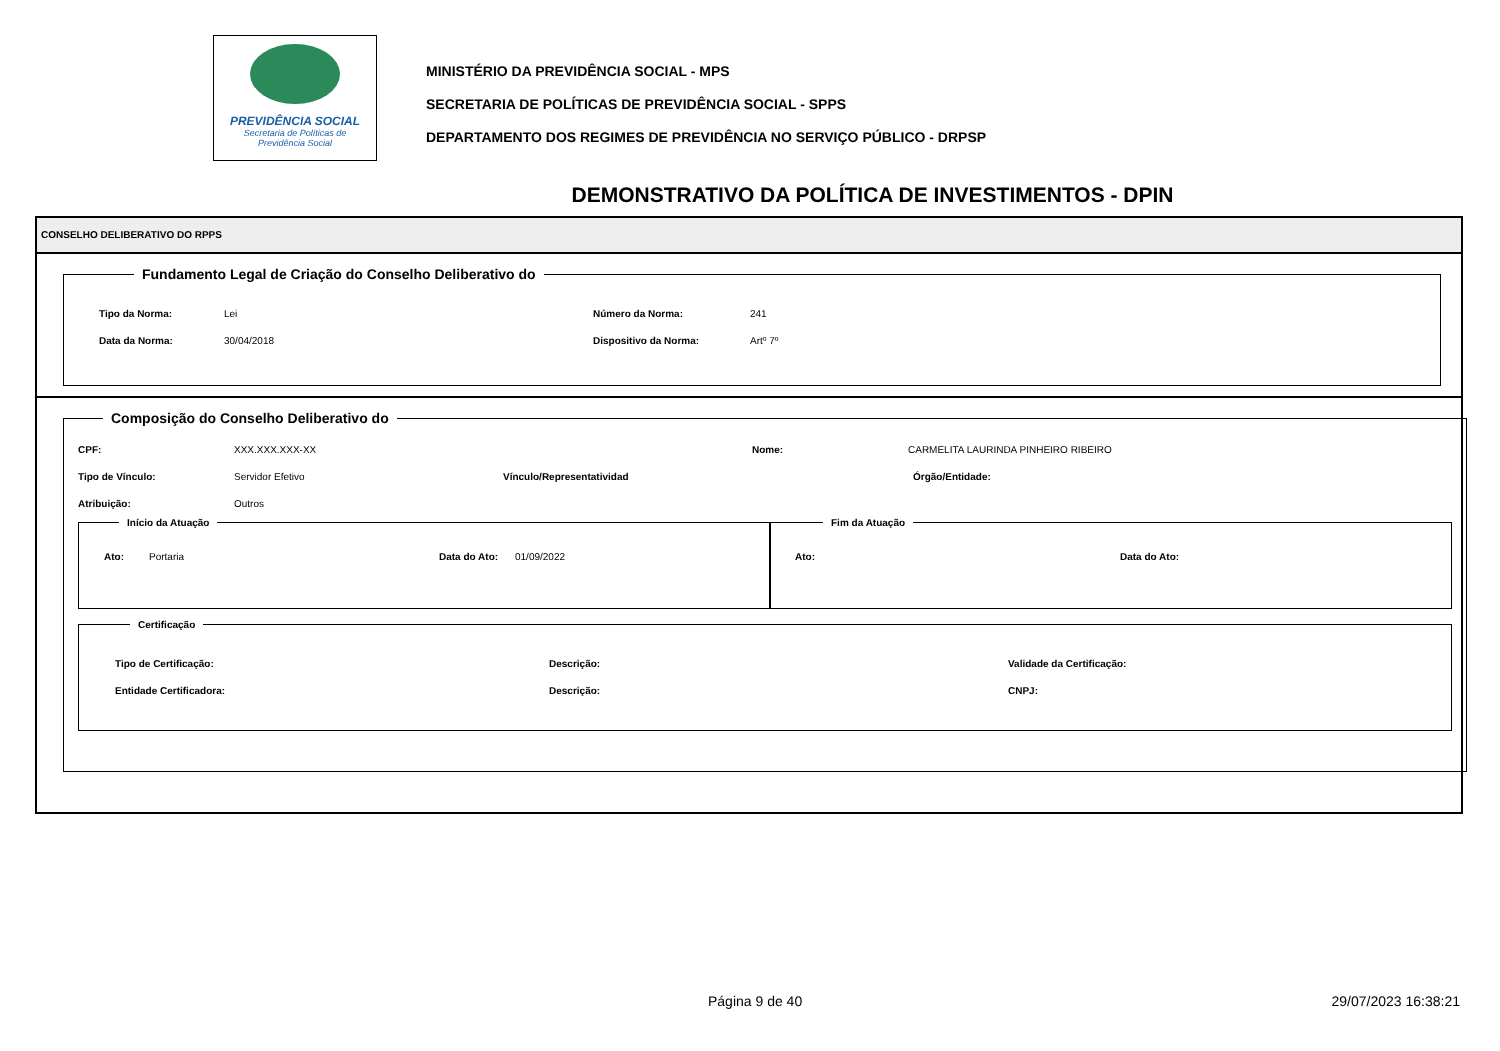PREVIDÊNCIA SOCIAL
Secretaria de Políticas de
Previdência Social
MINISTÉRIO DA PREVIDÊNCIA SOCIAL - MPS
SECRETARIA DE POLÍTICAS DE PREVIDÊNCIA SOCIAL - SPPS
DEPARTAMENTO DOS REGIMES DE PREVIDÊNCIA NO SERVIÇO PÚBLICO - DRPSP
DEMONSTRATIVO DA POLÍTICA DE INVESTIMENTOS - DPIN
CONSELHO DELIBERATIVO DO RPPS
Fundamento Legal de Criação do Conselho Deliberativo do
Tipo da Norma: Lei Número da Norma: 241
Data da Norma: 30/04/2018 Dispositivo da Norma: Artº 7º
Composição do Conselho Deliberativo do
CPF: XXX.XXX.XXX-XX Nome: CARMELITA LAURINDA PINHEIRO RIBEIRO
Tipo de Vínculo: Servidor Efetivo Vínculo/Representatividad Órgão/Entidade:
Atribuição: Outros
Início da Atuação
Ato: Portaria Data do Ato: 01/09/2022
Fim da Atuação
Ato: Data do Ato:
Certificação
Tipo de Certificação: Descrição: Validade da Certificação:
Entidade Certificadora: Descrição: CNPJ:
Página 9 de 40 29/07/2023 16:38:21